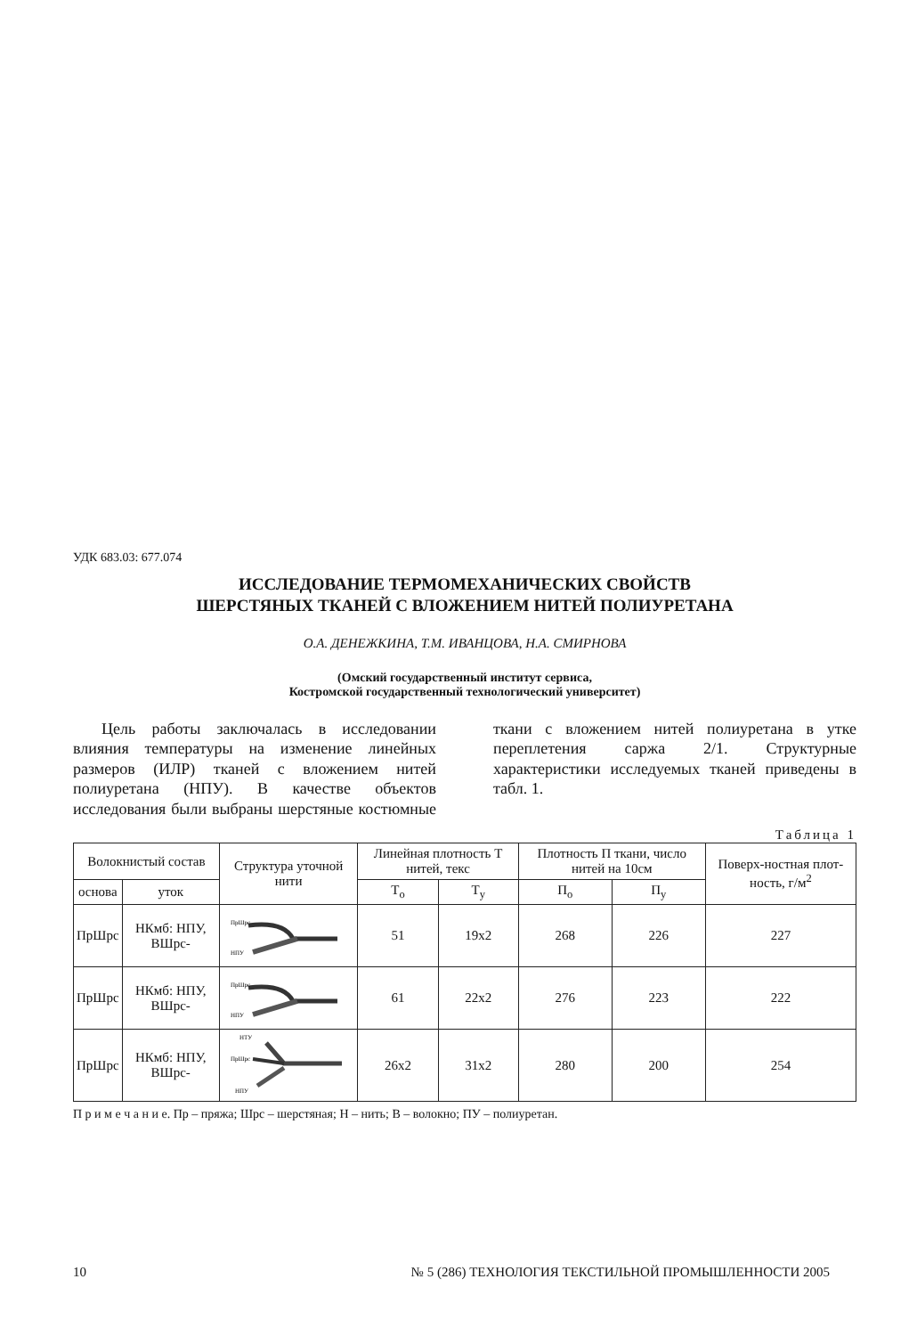УДК 683.03: 677.074
ИССЛЕДОВАНИЕ ТЕРМОМЕХАНИЧЕСКИХ СВОЙСТВ
ШЕРСТЯНЫХ ТКАНЕЙ С ВЛОЖЕНИЕМ НИТЕЙ ПОЛИУРЕТАНА
О.А. ДЕНЕЖКИНА, Т.М. ИВАНЦОВА, Н.А. СМИРНОВА
(Омский государственный институт сервиса,
Костромской государственный технологический университет)
Цель работы заключалась в исследовании влияния температуры на изменение линейных размеров (ИЛР) тканей с вложением нитей полиуретана (НПУ). В качестве объектов исследования были выбраны шерстяные костюмные ткани с вложением нитей полиуретана в утке переплетения саржа 2/1. Структурные характеристики исследуемых тканей приведены в табл. 1.
Таблица 1
| Волокнистый состав | | Структура уточной нити | Линейная плотность Т нитей, текс | | Плотность П ткани, число нитей на 10см | | Поверх-ностная плот-ность, г/м<sup>2</sup> |
| --- | --- | --- | --- | --- | --- | --- | --- |
| основа | уток | | Т<sub>о</sub> | Т<sub>у</sub> | П<sub>о</sub> | П<sub>у</sub> | |
| ПрШрс | НКмб: НПУ, ВШрс- | ПрШрс НПУ | 51 | 19х2 | 268 | 226 | 227 |
| ПрШрс | НКмб: НПУ, ВШрс- | ПрШрс НПУ | 61 | 22х2 | 276 | 223 | 222 |
| ПрШрс | НКмб: НПУ, ВШрс- | НТУ ПрШрс НПУ | 26х2 | 31х2 | 280 | 200 | 254 |
П р и м е ч а н и е. Пр – пряжа; Шрс – шерстяная; Н – нить; В – волокно; ПУ – полиуретан.
10 № 5 (286) ТЕХНОЛОГИЯ ТЕКСТИЛЬНОЙ ПРОМЫШЛЕННОСТИ 2005